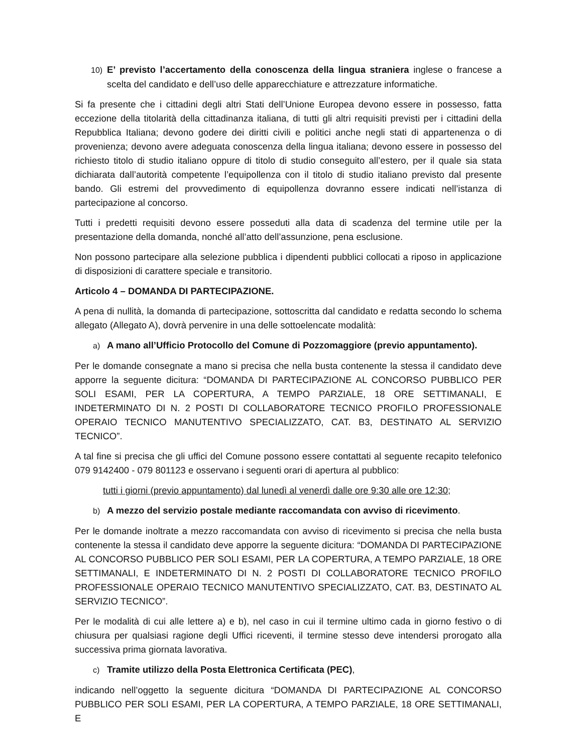10) E’ previsto l’accertamento della conoscenza della lingua straniera inglese o francese a scelta del candidato e dell’uso delle apparecchiature e attrezzature informatiche.
Si fa presente che i cittadini degli altri Stati dell’Unione Europea devono essere in possesso, fatta eccezione della titolarità della cittadinanza italiana, di tutti gli altri requisiti previsti per i cittadini della Repubblica Italiana; devono godere dei diritti civili e politici anche negli stati di appartenenza o di provenienza; devono avere adeguata conoscenza della lingua italiana; devono essere in possesso del richiesto titolo di studio italiano oppure di titolo di studio conseguito all’estero, per il quale sia stata dichiarata dall’autorità competente l’equipollenza con il titolo di studio italiano previsto dal presente bando. Gli estremi del provvedimento di equipollenza dovranno essere indicati nell’istanza di partecipazione al concorso.
Tutti i predetti requisiti devono essere posseduti alla data di scadenza del termine utile per la presentazione della domanda, nonché all’atto dell’assunzione, pena esclusione.
Non possono partecipare alla selezione pubblica i dipendenti pubblici collocati a riposo in applicazione di disposizioni di carattere speciale e transitorio.
Articolo 4 – DOMANDA DI PARTECIPAZIONE.
A pena di nullità, la domanda di partecipazione, sottoscritta dal candidato e redatta secondo lo schema allegato (Allegato A), dovrà pervenire in una delle sottoelencate modalità:
a) A mano all’Ufficio Protocollo del Comune di Pozzomaggiore (previo appuntamento).
Per le domande consegnate a mano si precisa che nella busta contenente la stessa il candidato deve apporre la seguente dicitura: “DOMANDA DI PARTECIPAZIONE AL CONCORSO PUBBLICO PER SOLI ESAMI, PER LA COPERTURA, A TEMPO PARZIALE, 18 ORE SETTIMANALI, E INDETERMINATO DI N. 2 POSTI DI COLLABORATORE TECNICO PROFILO PROFESSIONALE OPERAIO TECNICO MANUTENTIVO SPECIALIZZATO, CAT. B3, DESTINATO AL SERVIZIO TECNICO”.
A tal fine si precisa che gli uffici del Comune possono essere contattati al seguente recapito telefonico 079 9142400 - 079 801123 e osservano i seguenti orari di apertura al pubblico:
tutti i giorni (previo appuntamento) dal lunedì al venerdì dalle ore 9:30 alle ore 12:30;
b) A mezzo del servizio postale mediante raccomandata con avviso di ricevimento.
Per le domande inoltrate a mezzo raccomandata con avviso di ricevimento si precisa che nella busta contenente la stessa il candidato deve apporre la seguente dicitura: “DOMANDA DI PARTECIPAZIONE AL CONCORSO PUBBLICO PER SOLI ESAMI, PER LA COPERTURA, A TEMPO PARZIALE, 18 ORE SETTIMANALI, E INDETERMINATO DI N. 2 POSTI DI COLLABORATORE TECNICO PROFILO PROFESSIONALE OPERAIO TECNICO MANUTENTIVO SPECIALIZZATO, CAT. B3, DESTINATO AL SERVIZIO TECNICO”.
Per le modalità di cui alle lettere a) e b), nel caso in cui il termine ultimo cada in giorno festivo o di chiusura per qualsiasi ragione degli Uffici riceventi, il termine stesso deve intendersi prorogato alla successiva prima giornata lavorativa.
c) Tramite utilizzo della Posta Elettronica Certificata (PEC),
indicando nell’oggetto la seguente dicitura “DOMANDA DI PARTECIPAZIONE AL CONCORSO PUBBLICO PER SOLI ESAMI, PER LA COPERTURA, A TEMPO PARZIALE, 18 ORE SETTIMANALI, E